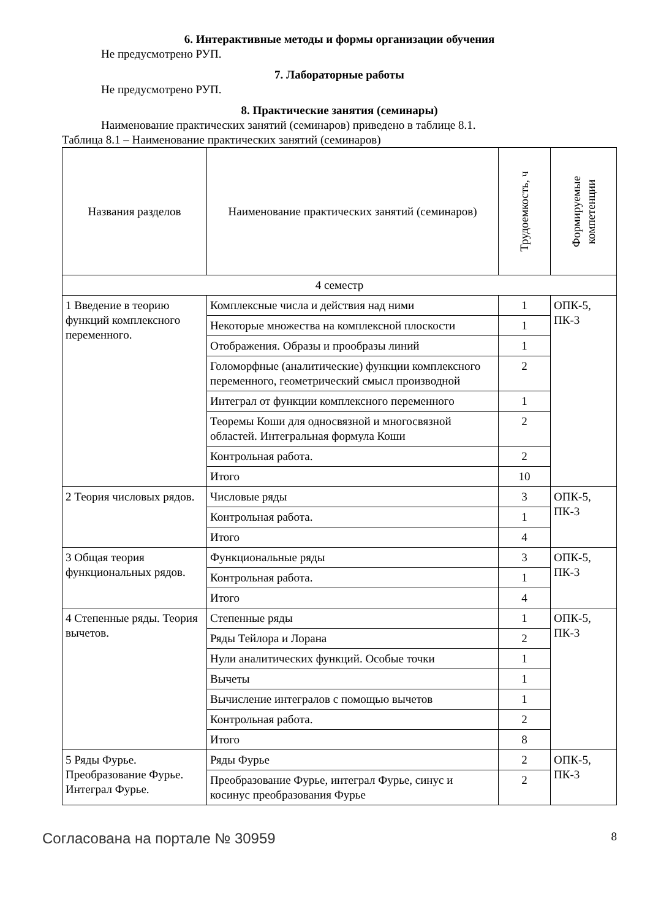6. Интерактивные методы и формы организации обучения
Не предусмотрено РУП.
7. Лабораторные работы
Не предусмотрено РУП.
8. Практические занятия (семинары)
Наименование практических занятий (семинаров) приведено в таблице 8.1.
Таблица 8.1 – Наименование практических занятий (семинаров)
| Названия разделов | Наименование практических занятий (семинаров) | Трудоемкость, ч | Формируемые компетенции |
| 4 семестр | | | |
| 1 Введение в теорию функций комплексного переменного. | Комплексные числа и действия над ними | 1 | ОПК-5, ПК-3 |
| | Некоторые множества на комплексной плоскости | 1 | |
| | Отображения. Образы и прообразы линий | 1 | |
| | Голоморфные (аналитические) функции комплексного переменного, геометрический смысл производной | 2 | |
| | Интеграл от функции комплексного переменного | 1 | |
| | Теоремы Коши для односвязной и многосвязной областей. Интегральная формула Коши | 2 | |
| | Контрольная работа. | 2 | |
| | Итого | 10 | |
| 2 Теория числовых рядов. | Числовые ряды | 3 | ОПК-5, ПК-3 |
| | Контрольная работа. | 1 | |
| | Итого | 4 | |
| 3 Общая теория функциональных рядов. | Функциональные ряды | 3 | ОПК-5, ПК-3 |
| | Контрольная работа. | 1 | |
| | Итого | 4 | |
| 4 Степенные ряды. Теория вычетов. | Степенные ряды | 1 | ОПК-5, ПК-3 |
| | Ряды Тейлора и Лорана | 2 | |
| | Нули аналитических функций. Особые точки | 1 | |
| | Вычеты | 1 | |
| | Вычисление интегралов с помощью вычетов | 1 | |
| | Контрольная работа. | 2 | |
| | Итого | 8 | |
| 5 Ряды Фурье. Преобразование Фурье. Интеграл Фурье. | Ряды Фурье | 2 | ОПК-5, ПК-3 |
| | Преобразование Фурье, интеграл Фурье, синус и косинус преобразования Фурье | 2 | |
Согласована на портале № 30959 8